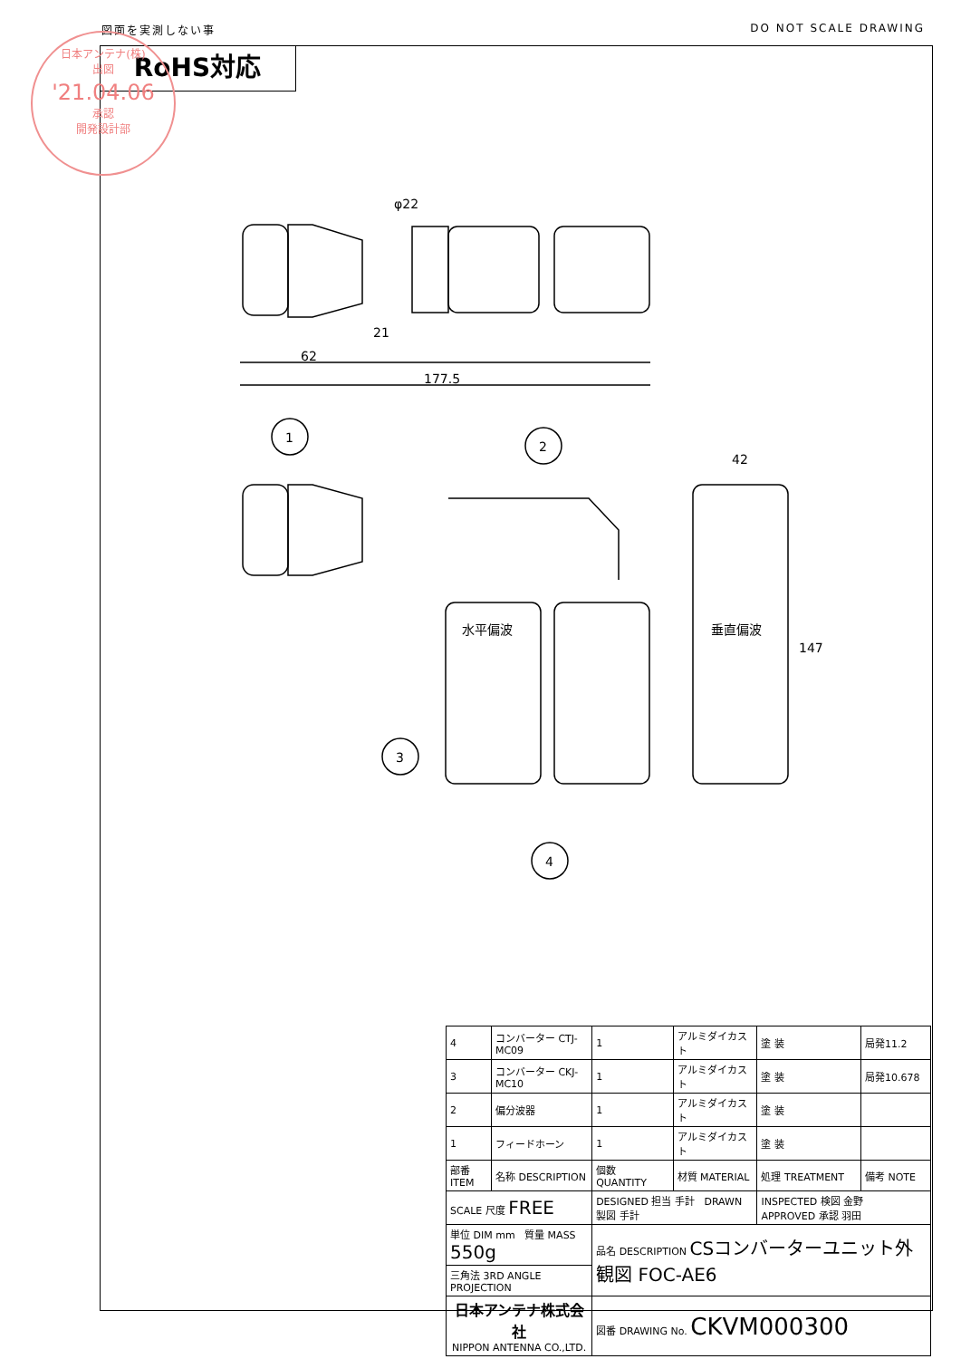図面を実測しない事 DO NOT SCALE DRAWING
RoHS対応
日本アンテナ(株)
出図
'21.04.06
承認
開発設計部
φ22
21
62
177.5
42
147
1
2
3
4
水平偏波
垂直偏波
| 4 | コンバーター CTJ-MC09 | 1 | アルミダイカスト | 塗 装 | 局発11.2 |
| 3 | コンバーター CKJ-MC10 | 1 | アルミダイカスト | 塗 装 | 局発10.678 |
| 2 | 偏分波器 | 1 | アルミダイカスト | 塗 装 | |
| 1 | フィードホーン | 1 | アルミダイカスト | 塗 装 | |
| 部番 ITEM | 名称 DESCRIPTION | 個数 QUANTITY | 材質 MATERIAL | 処理 TREATMENT | 備考 NOTE |
| SCALE 尺度 FREE | | DESIGNED 担当 手計 DRAWN 製図 手計 | | INSPECTED 検図 金野 APPROVED 承認 羽田 | |
| 単位 DIM mm 質量 MASS 550g | | 品名 DESCRIPTION CSコンバーターユニット外観図 FOC-AE6 | | | |
| 三角法 3RD ANGLE PROJECTION | | | | | |
| 日本アンテナ株式会社 NIPPON ANTENNA CO.,LTD. | | 図番 DRAWING No. CKVM000300 | | | |